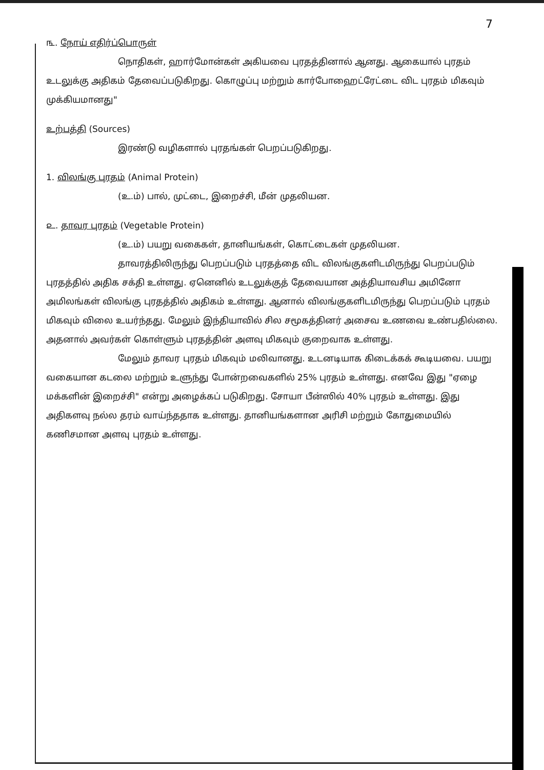7
௩. நோய் எதிர்ப்பொருள்
நொதிகள், ஹார்மோன்கள் அகியவை புரதத்தினால் ஆனது. ஆகையால் புரதம் உடலுக்கு அதிகம் தேவைப்படுகிறது. கொழுப்பு மற்றும் கார்போஹைட்ரேட்டை விட புரதம் மிகவும் முக்கியமானது"
உற்பத்தி (Sources)
இரண்டு வழிகளால் புரதங்கள் பெறப்படுகிறது.
1. விலங்கு புரதம் (Animal Protein)
(உ.ம்) பால், முட்டை, இறைச்சி, மீன் முதலியன.
௨. தாவர புரதம் (Vegetable Protein)
(உ.ம்) பயறு வகைகள், தானியங்கள், கொட்டைகள் முதலியன.
தாவரத்திலிருந்து பெறப்படும் புரதத்தை விட விலங்குகளிடமிருந்து பெறப்படும் புரதத்தில் அதிக சக்தி உள்ளது. ஏனெனில் உடலுக்குத் தேவையான அத்தியாவசிய அமினோ அமிலங்கள் விலங்கு புரதத்தில் அதிகம் உள்ளது. ஆனால் விலங்குகளிடமிருந்து பெறப்படும் புரதம் மிகவும் விலை உயர்ந்தது. மேலும் இந்தியாவில் சில சமூகத்தினர் அசைவ உணவை உண்பதில்லை. அதனால் அவர்கள் கொள்ளும் புரதத்தின் அளவு மிகவும் குறைவாக உள்ளது.
மேலும் தாவர புரதம் மிகவும் மலிவானது. உடனடியாக கிடைக்கக் கூடியவை. பயறு வகையான கடலை மற்றும் உளுந்து போன்றவைகளில் 25% புரதம் உள்ளது. எனவே இது "ஏழை மக்களின் இறைச்சி" என்று அழைக்கப் படுகிறது. சோயா பீன்ஸில் 40% புரதம் உள்ளது. இது அதிகளவு நல்ல தரம் வாய்ந்ததாக உள்ளது. தானியங்களான அரிசி மற்றும் கோதுமையில் கணிசமான அளவு புரதம் உள்ளது.